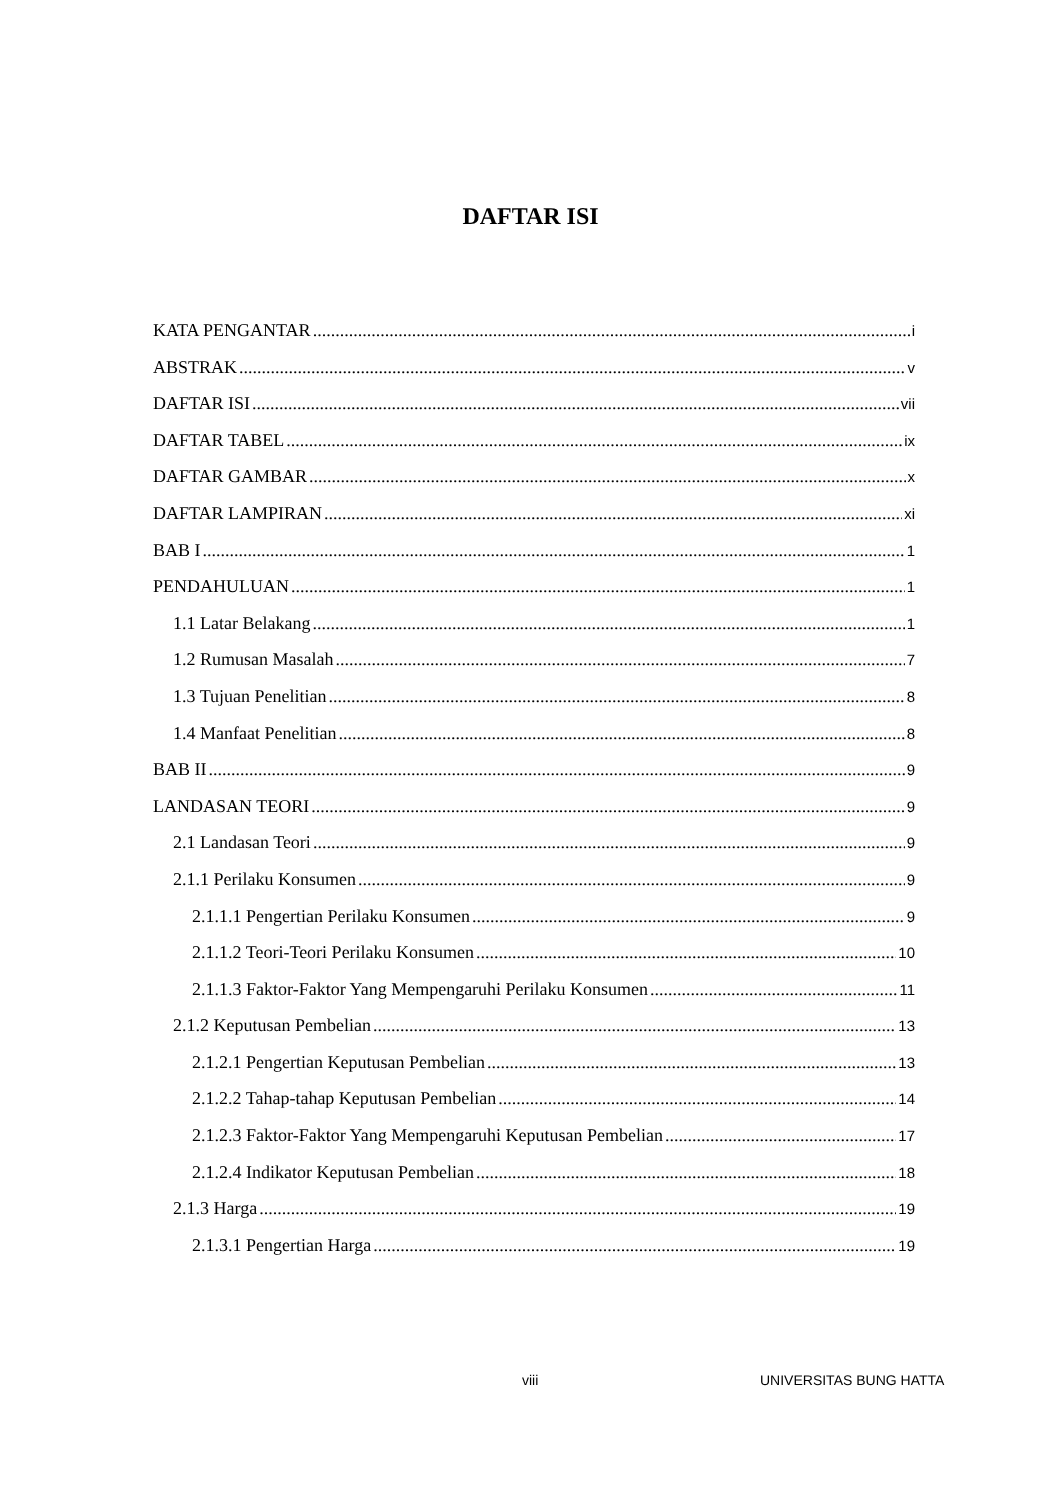DAFTAR ISI
KATA PENGANTAR i
ABSTRAK v
DAFTAR ISI vii
DAFTAR TABEL ix
DAFTAR GAMBAR x
DAFTAR LAMPIRAN xi
BAB I 1
PENDAHULUAN 1
1.1 Latar Belakang 1
1.2 Rumusan Masalah 7
1.3 Tujuan Penelitian 8
1.4 Manfaat Penelitian 8
BAB II 9
LANDASAN TEORI 9
2.1 Landasan Teori 9
2.1.1 Perilaku Konsumen 9
2.1.1.1 Pengertian Perilaku Konsumen 9
2.1.1.2 Teori-Teori Perilaku Konsumen 10
2.1.1.3 Faktor-Faktor Yang Mempengaruhi Perilaku Konsumen 11
2.1.2 Keputusan Pembelian 13
2.1.2.1 Pengertian Keputusan Pembelian 13
2.1.2.2 Tahap-tahap Keputusan Pembelian 14
2.1.2.3 Faktor-Faktor Yang Mempengaruhi Keputusan Pembelian 17
2.1.2.4 Indikator Keputusan Pembelian 18
2.1.3 Harga 19
2.1.3.1 Pengertian Harga 19
viii UNIVERSITAS BUNG HATTA